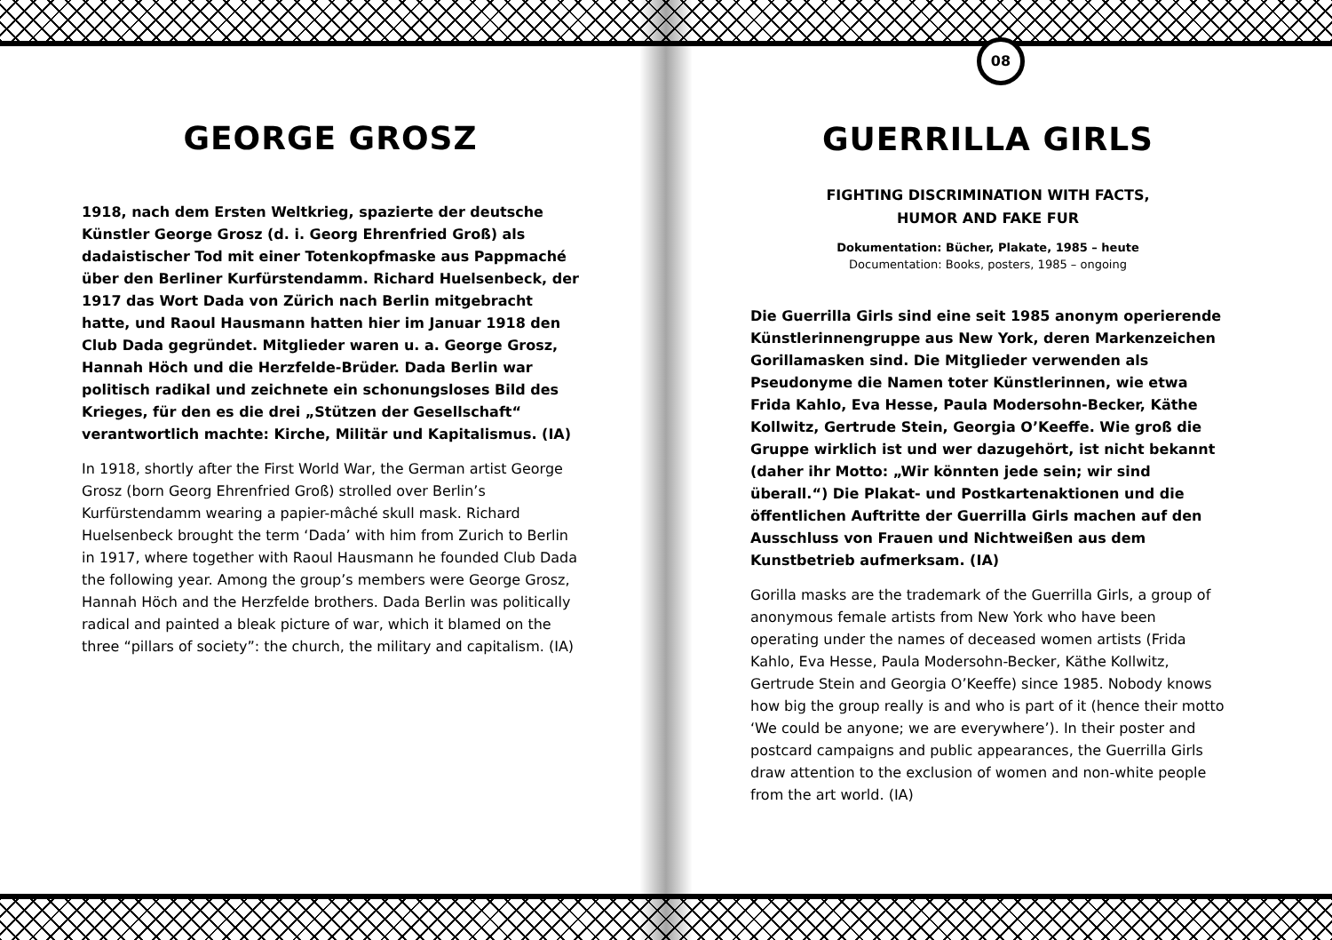GEORGE GROSZ
1918, nach dem Ersten Weltkrieg, spazierte der deutsche Künstler George Grosz (d. i. Georg Ehrenfried Groß) als dadaistischer Tod mit einer Totenkopfmaske aus Pappmaché über den Berliner Kurfürstendamm. Richard Huelsenbeck, der 1917 das Wort Dada von Zürich nach Berlin mitgebracht hatte, und Raoul Hausmann hatten hier im Januar 1918 den Club Dada gegründet. Mitglieder waren u. a. George Grosz, Hannah Höch und die Herzfelde-Brüder. Dada Berlin war politisch radikal und zeichnete ein schonungsloses Bild des Krieges, für den es die drei „Stützen der Gesellschaft“ verantwortlich machte: Kirche, Militär und Kapitalismus. (IA)
In 1918, shortly after the First World War, the German artist George Grosz (born Georg Ehrenfried Groß) strolled over Berlin’s Kurfürstendamm wearing a papier-mâché skull mask. Richard Huelsenbeck brought the term ‘Dada’ with him from Zurich to Berlin in 1917, where together with Raoul Hausmann he founded Club Dada the following year. Among the group’s members were George Grosz, Hannah Höch and the Herzfelde brothers. Dada Berlin was politically radical and painted a bleak picture of war, which it blamed on the three “pillars of society”: the church, the military and capitalism. (IA)
08
GUERRILLA GIRLS
FIGHTING DISCRIMINATION WITH FACTS,
HUMOR AND FAKE FUR
Dokumentation: Bücher, Plakate, 1985 – heute
Documentation: Books, posters, 1985 – ongoing
Die Guerrilla Girls sind eine seit 1985 anonym operierende Künstlerinnengruppe aus New York, deren Markenzeichen Gorillamasken sind. Die Mitglieder verwenden als Pseudonyme die Namen toter Künstlerinnen, wie etwa Frida Kahlo, Eva Hesse, Paula Modersohn-Becker, Käthe Kollwitz, Gertrude Stein, Georgia O’Keeffe. Wie groß die Gruppe wirklich ist und wer dazugehört, ist nicht bekannt (daher ihr Motto: „Wir könnten jede sein; wir sind überall.“) Die Plakat- und Postkartenaktionen und die öffentlichen Auftritte der Guerrilla Girls machen auf den Ausschluss von Frauen und Nichtweißen aus dem Kunstbetrieb aufmerksam. (IA)
Gorilla masks are the trademark of the Guerrilla Girls, a group of anonymous female artists from New York who have been operating under the names of deceased women artists (Frida Kahlo, Eva Hesse, Paula Modersohn-Becker, Käthe Kollwitz, Gertrude Stein and Georgia O’Keeffe) since 1985. Nobody knows how big the group really is and who is part of it (hence their motto ‘We could be anyone; we are everywhere’). In their poster and postcard campaigns and public appearances, the Guerrilla Girls draw attention to the exclusion of women and non-white people from the art world. (IA)